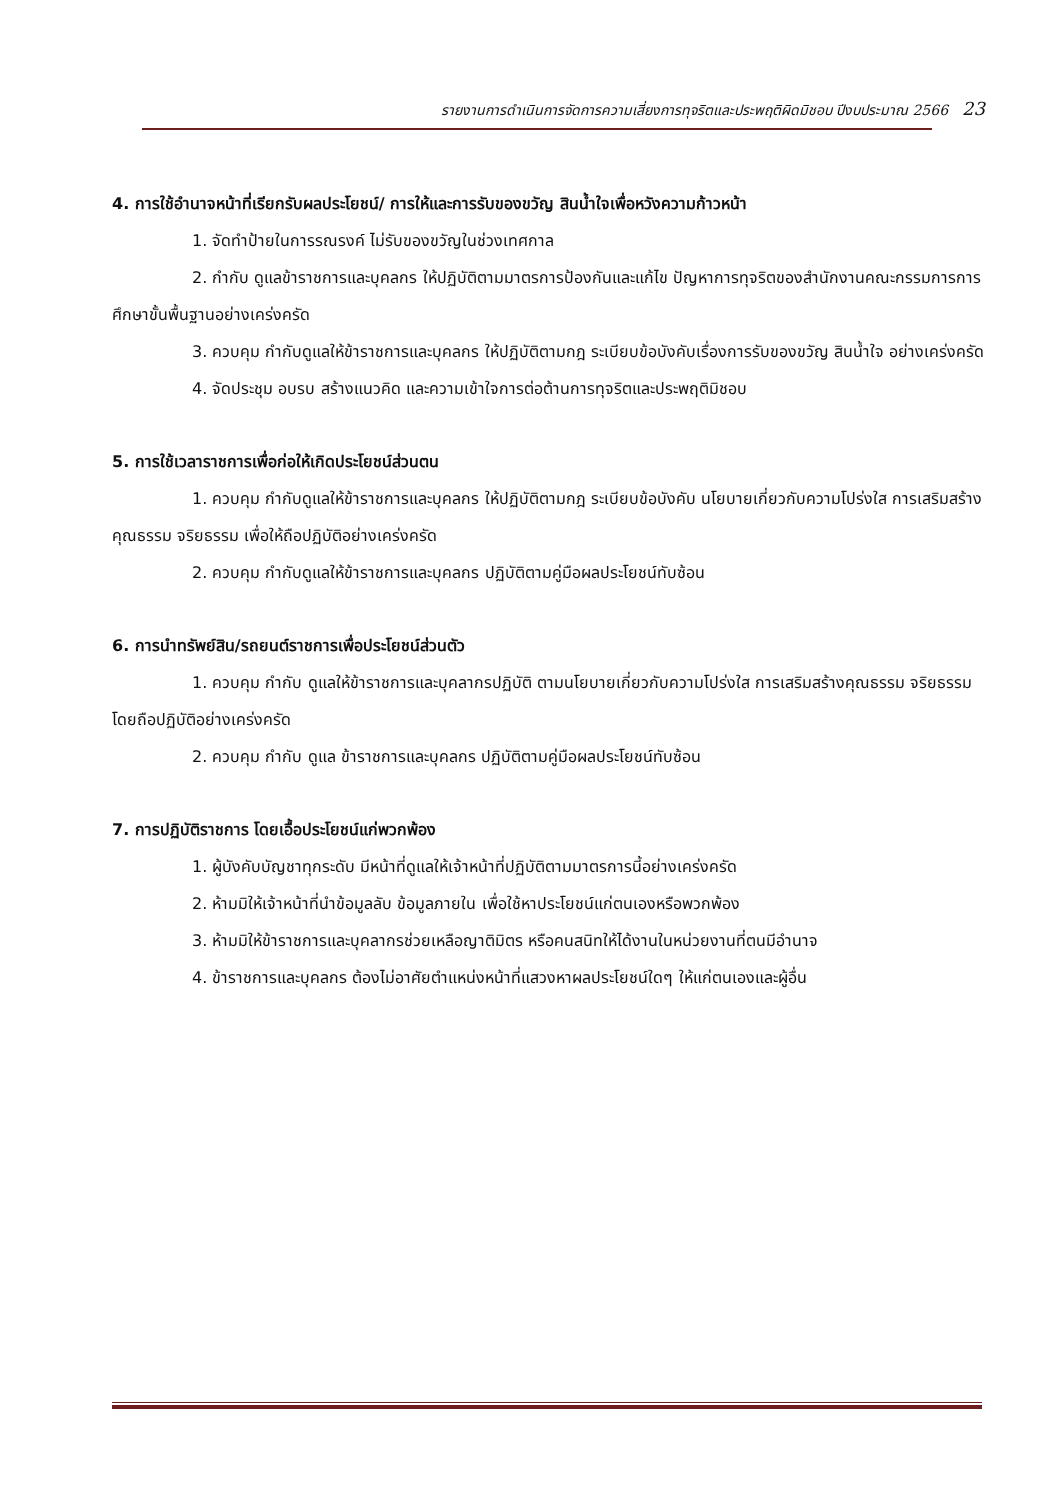รายงานการดำเนินการจัดการความเสี่ยงการทุจริตและประพฤติผิดมิชอบ ปีงบประมาณ 2566 23
4. การใช้อำนาจหน้าที่เรียกรับผลประโยชน์/ การให้และการรับของขวัญ สินน้ำใจเพื่อหวังความก้าวหน้า
1. จัดทำป้ายในการรณรงค์ ไม่รับของขวัญในช่วงเทศกาล
2. กำกับ ดูแลข้าราชการและบุคลกร ให้ปฏิบัติตามมาตรการป้องกันและแก้ไข ปัญหาการทุจริตของสำนักงานคณะกรรมการการศึกษาขั้นพื้นฐานอย่างเคร่งครัด
3. ควบคุม กำกับดูแลให้ข้าราชการและบุคลกร ให้ปฏิบัติตามกฎ ระเบียบข้อบังคับเรื่องการรับของขวัญ สินน้ำใจ อย่างเคร่งครัด
4. จัดประชุม อบรบ สร้างแนวคิด และความเข้าใจการต่อต้านการทุจริตและประพฤติมิชอบ
5. การใช้เวลาราชการเพื่อก่อให้เกิดประโยชน์ส่วนตน
1. ควบคุม กำกับดูแลให้ข้าราชการและบุคลกร ให้ปฏิบัติตามกฎ ระเบียบข้อบังคับ นโยบายเกี่ยวกับความโปร่งใส การเสริมสร้างคุณธรรม จริยธรรม เพื่อให้ถือปฏิบัติอย่างเคร่งครัด
2. ควบคุม กำกับดูแลให้ข้าราชการและบุคลกร ปฏิบัติตามคู่มือผลประโยชน์ทับซ้อน
6. การนำทรัพย์สิน/รถยนต์ราชการเพื่อประโยชน์ส่วนตัว
1. ควบคุม กำกับ ดูแลให้ข้าราชการและบุคลากรปฏิบัติ ตามนโยบายเกี่ยวกับความโปร่งใส การเสริมสร้างคุณธรรม จริยธรรม โดยถือปฏิบัติอย่างเคร่งครัด
2. ควบคุม กำกับ ดูแล ข้าราชการและบุคลกร ปฏิบัติตามคู่มือผลประโยชน์ทับซ้อน
7. การปฏิบัติราชการ โดยเอื้อประโยชน์แก่พวกพ้อง
1. ผู้บังคับบัญชาทุกระดับ มีหน้าที่ดูแลให้เจ้าหน้าที่ปฏิบัติตามมาตรการนี้อย่างเคร่งครัด
2. ห้ามมิให้เจ้าหน้าที่นำข้อมูลลับ ข้อมูลภายใน เพื่อใช้หาประโยชน์แก่ตนเองหรือพวกพ้อง
3. ห้ามมิให้ข้าราชการและบุคลากรช่วยเหลือญาติมิตร หรือคนสนิทให้ได้งานในหน่วยงานที่ตนมีอำนาจ
4. ข้าราชการและบุคลกร ต้องไม่อาศัยตำแหน่งหน้าที่แสวงหาผลประโยชน์ใดๆ ให้แก่ตนเองและผู้อื่น